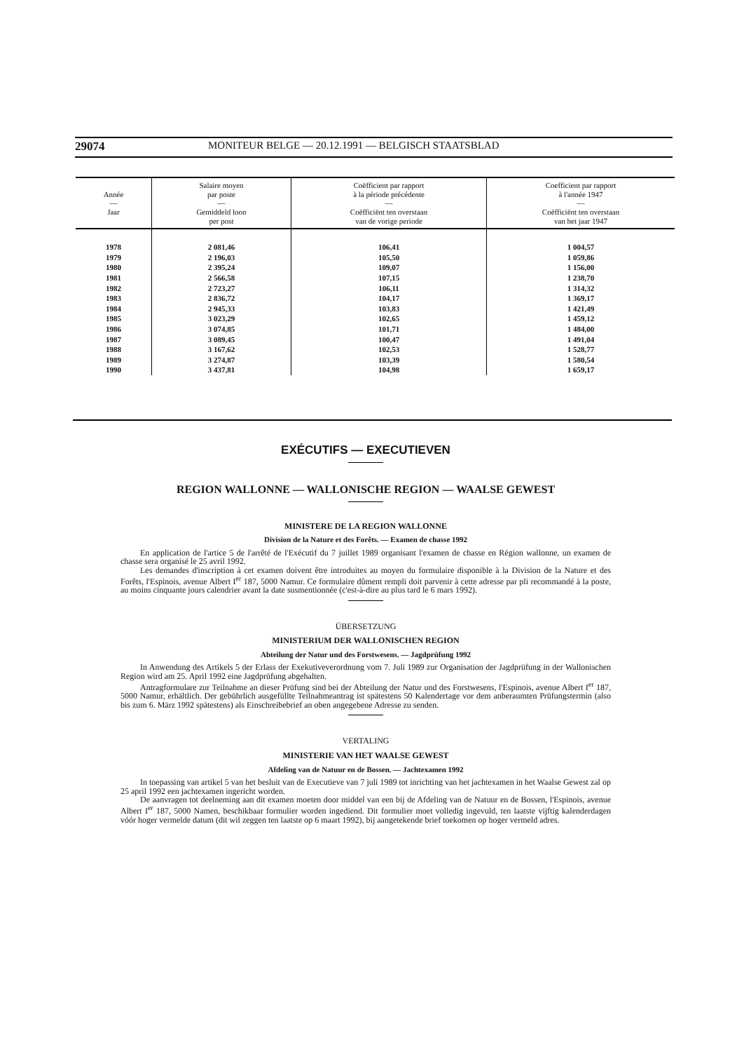29074 MONITEUR BELGE — 20.12.1991 — BELGISCH STAATSBLAD
| Année — Jaar | Salaire moyen par poste — Gemiddeld loon per post | Coëfficient par rapport à la période précédente — Coëfficiënt ten overstaan van de vorige periode | Coefficient par rapport à l'année 1947 — Coëfficiënt ten overstaan van het jaar 1947 |
| --- | --- | --- | --- |
| 1978 1979 1980 1981 1982 1983 1984 1985 1986 1987 1988 1989 1990 | 2 081,46 2 196,03 2 395,24 2 566,58 2 723,27 2 836,72 2 945,33 3 023,29 3 074,85 3 089,45 3 167,62 3 274,87 3 437,81 | 106,41 105,50 109,07 107,15 106,11 104,17 103,83 102,65 101,71 100,47 102,53 103,39 104,98 | 1 004,57 1 059,86 1 156,00 1 238,70 1 314,32 1 369,17 1 421,49 1 459,12 1 484,00 1 491,04 1 528,77 1 580,54 1 659,17 |
EXÉCUTIFS — EXECUTIEVEN
REGION WALLONNE — WALLONISCHE REGION — WAALSE GEWEST
MINISTERE DE LA REGION WALLONNE
Division de la Nature et des Forêts. — Examen de chasse 1992
En application de l'artice 5 de l'arrêté de l'Exécutif du 7 juillet 1989 organisant l'examen de chasse en Région wallonne, un examen de chasse sera organisé le 25 avril 1992.
Les demandes d'inscription à cet examen doivent être introduites au moyen du formulaire disponible à la Division de la Nature et des Forêts, l'Espinois, avenue Albert I<sup>er</sup> 187, 5000 Namur. Ce formulaire dûment rempli doit parvenir à cette adresse par pli recommandé à la poste, au moins cinquante jours calendrier avant la date susmentionnée (c'est-à-dire au plus tard le 6 mars 1992).
ÜBERSETZUNG
MINISTERIUM DER WALLONISCHEN REGION
Abteilung der Natur und des Forstwesens. — Jagdprüfung 1992
In Anwendung des Artikels 5 der Erlass der Exekutiveverordnung vom 7. Juli 1989 zur Organisation der Jagdprüfung in der Wallonischen Region wird am 25. April 1992 eine Jagdprüfung abgehalten.
Antragformulare zur Teilnahme an dieser Prüfung sind bei der Abteilung der Natur und des Forstwesens, l'Espinois, avenue Albert I<sup>er</sup> 187, 5000 Namur, erhältlich. Der gebührlich ausgefüllte Teilnahmeantrag ist spätestens 50 Kalendertage vor dem anberaumten Prüfungstermin (also bis zum 6. März 1992 spätestens) als Einschreibebrief an oben angegebene Adresse zu senden.
VERTALING
MINISTERIE VAN HET WAALSE GEWEST
Afdeling van de Natuur en de Bossen. — Jachtexamen 1992
In toepassing van artikel 5 van het besluit van de Executieve van 7 juli 1989 tot inrichting van het jachtexamen in het Waalse Gewest zal op 25 april 1992 een jachtexamen ingericht worden.
De aanvragen tot deelneming aan dit examen moeten door middel van een bij de Afdeling van de Natuur en de Bossen, l'Espinois, avenue Albert I<sup>er</sup> 187, 5000 Namen, beschikbaar formulier worden ingediend. Dit formulier moet volledig ingevuld, ten laatste vijftig kalenderdagen vóór hoger vermelde datum (dit wil zeggen ten laatste op 6 maart 1992), bij aangetekende brief toekomen op hoger vermeld adres.